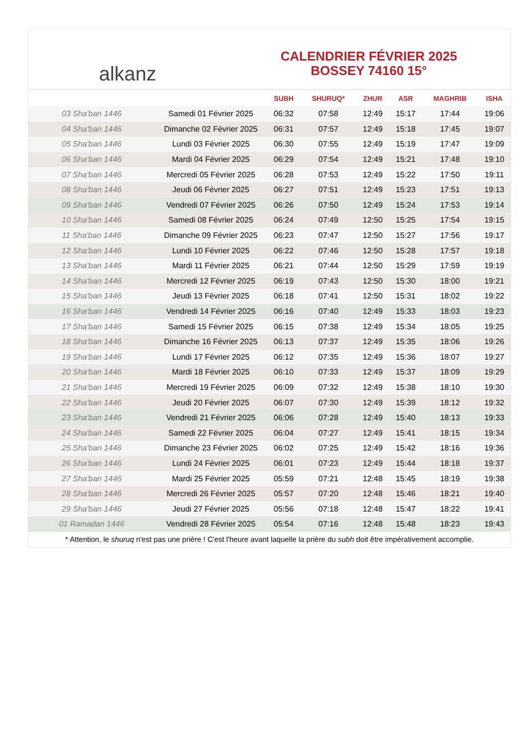alkanz
CALENDRIER FÉVRIER 2025
BOSSEY 74160 15°
| | | SUBH | SHURUQ* | ZHUR | ASR | MAGHRIB | ISHA |
| --- | --- | --- | --- | --- | --- | --- | --- |
| 03 Sha'ban 1446 | Samedi 01 Février 2025 | 06:32 | 07:58 | 12:49 | 15:17 | 17:44 | 19:06 |
| 04 Sha'ban 1446 | Dimanche 02 Février 2025 | 06:31 | 07:57 | 12:49 | 15:18 | 17:45 | 19:07 |
| 05 Sha'ban 1446 | Lundi 03 Février 2025 | 06:30 | 07:55 | 12:49 | 15:19 | 17:47 | 19:09 |
| 06 Sha'ban 1446 | Mardi 04 Février 2025 | 06:29 | 07:54 | 12:49 | 15:21 | 17:48 | 19:10 |
| 07 Sha'ban 1446 | Mercredi 05 Février 2025 | 06:28 | 07:53 | 12:49 | 15:22 | 17:50 | 19:11 |
| 08 Sha'ban 1446 | Jeudi 06 Février 2025 | 06:27 | 07:51 | 12:49 | 15:23 | 17:51 | 19:13 |
| 09 Sha'ban 1446 | Vendredi 07 Février 2025 | 06:26 | 07:50 | 12:49 | 15:24 | 17:53 | 19:14 |
| 10 Sha'ban 1446 | Samedi 08 Février 2025 | 06:24 | 07:49 | 12:50 | 15:25 | 17:54 | 19:15 |
| 11 Sha'ban 1446 | Dimanche 09 Février 2025 | 06:23 | 07:47 | 12:50 | 15:27 | 17:56 | 19:17 |
| 12 Sha'ban 1446 | Lundi 10 Février 2025 | 06:22 | 07:46 | 12:50 | 15:28 | 17:57 | 19:18 |
| 13 Sha'ban 1446 | Mardi 11 Février 2025 | 06:21 | 07:44 | 12:50 | 15:29 | 17:59 | 19:19 |
| 14 Sha'ban 1446 | Mercredi 12 Février 2025 | 06:19 | 07:43 | 12:50 | 15:30 | 18:00 | 19:21 |
| 15 Sha'ban 1446 | Jeudi 13 Février 2025 | 06:18 | 07:41 | 12:50 | 15:31 | 18:02 | 19:22 |
| 16 Sha'ban 1446 | Vendredi 14 Février 2025 | 06:16 | 07:40 | 12:49 | 15:33 | 18:03 | 19:23 |
| 17 Sha'ban 1446 | Samedi 15 Février 2025 | 06:15 | 07:38 | 12:49 | 15:34 | 18:05 | 19:25 |
| 18 Sha'ban 1446 | Dimanche 16 Février 2025 | 06:13 | 07:37 | 12:49 | 15:35 | 18:06 | 19:26 |
| 19 Sha'ban 1446 | Lundi 17 Février 2025 | 06:12 | 07:35 | 12:49 | 15:36 | 18:07 | 19:27 |
| 20 Sha'ban 1446 | Mardi 18 Février 2025 | 06:10 | 07:33 | 12:49 | 15:37 | 18:09 | 19:29 |
| 21 Sha'ban 1446 | Mercredi 19 Février 2025 | 06:09 | 07:32 | 12:49 | 15:38 | 18:10 | 19:30 |
| 22 Sha'ban 1446 | Jeudi 20 Février 2025 | 06:07 | 07:30 | 12:49 | 15:39 | 18:12 | 19:32 |
| 23 Sha'ban 1446 | Vendredi 21 Février 2025 | 06:06 | 07:28 | 12:49 | 15:40 | 18:13 | 19:33 |
| 24 Sha'ban 1446 | Samedi 22 Février 2025 | 06:04 | 07:27 | 12:49 | 15:41 | 18:15 | 19:34 |
| 25 Sha'ban 1446 | Dimanche 23 Février 2025 | 06:02 | 07:25 | 12:49 | 15:42 | 18:16 | 19:36 |
| 26 Sha'ban 1446 | Lundi 24 Février 2025 | 06:01 | 07:23 | 12:49 | 15:44 | 18:18 | 19:37 |
| 27 Sha'ban 1446 | Mardi 25 Février 2025 | 05:59 | 07:21 | 12:48 | 15:45 | 18:19 | 19:38 |
| 28 Sha'ban 1446 | Mercredi 26 Février 2025 | 05:57 | 07:20 | 12:48 | 15:46 | 18:21 | 19:40 |
| 29 Sha'ban 1446 | Jeudi 27 Février 2025 | 05:56 | 07:18 | 12:48 | 15:47 | 18:22 | 19:41 |
| 01 Ramadan 1446 | Vendredi 28 Février 2025 | 05:54 | 07:16 | 12:48 | 15:48 | 18:23 | 19:43 |
* Attention, le shuruq n'est pas une prière ! C'est l'heure avant laquelle la prière du subh doit être impérativement accomplie.